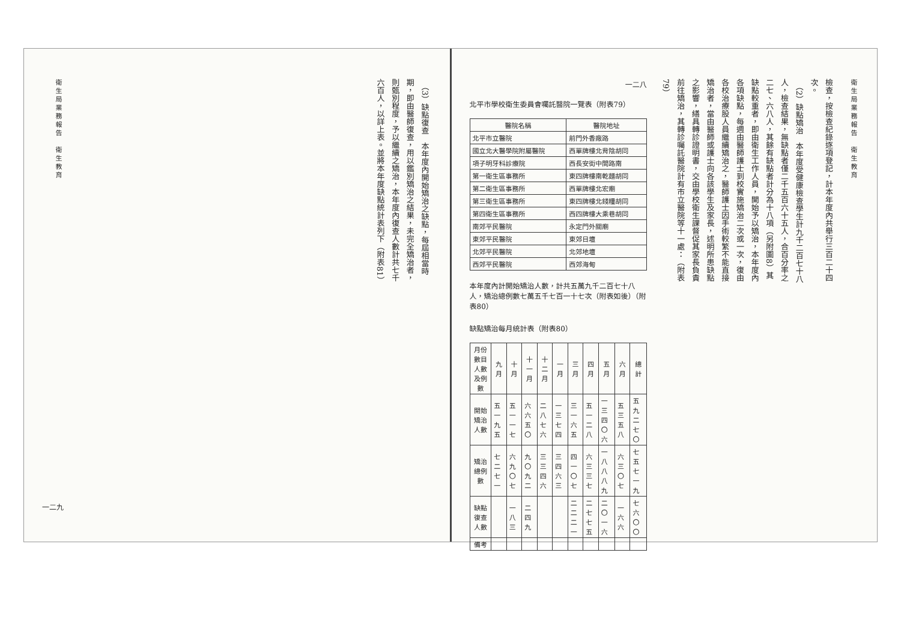衛生局業務報告　衛生教育
檢查，按檢查紀錄逐項登記，計本年度內共舉行三百二十四次。
　（2）缺點矯治　本年度受健康檢查學生計九千二百七十八人，檢查結果，無缺點者僅二千五百六十五人，合百分率之二七、六八人，其餘有缺點者計分為十八項（另附圖8）其缺點較重者，即由衛生工作人員，開始予以矯治，本年度內各項缺點，每週由醫師護士到校實施矯治二次或一次，復由各校治療股人員繼續矯治之，醫師護士因手術較繁不能直接矯治者，當由醫師或護士向各該學生及家長，述明所患缺點之影響，繕具轉診證明書，交由學校衛生課督促其家長負責前往矯治，其轉診囑託醫院計有市立醫院等十一處：（附表79）
一二八
北平市學校衛生委員會囑託醫院一覽表（附表79）
| 醫院名稱 | 醫院地址 |
| --- | --- |
| 北平市立醫院 | 前門外香廠路 |
| 國立北大醫學院附屬醫院 | 西單牌樓北背陰胡同 |
| 項子明牙科診療院 | 西長安街中間路南 |
| 第一衛生區事務所 | 東四牌樓南乾麵胡同 |
| 第二衛生區事務所 | 西單牌樓北宏廟 |
| 第三衛生區事務所 | 東四牌樓北錢糧胡同 |
| 第四衛生區事務所 | 西四牌樓大乘巷胡同 |
| 南郊平民醫院 | 永定門外關廟 |
| 東郊平民醫院 | 東郊日壇 |
| 北郊平民醫院 | 北郊地壇 |
| 西郊平民醫院 | 西郊海甸 |
本年度內計開始矯治人數，計共五萬九千二百七十八人，矯治總例數七萬五千七百一十七次（附表如後）（附表80）
缺點矯治每月統計表（附表80）
| 月份 數目 人數及例數 | 九月 | 十月 | 十一月 | 十二月 | 一月 | 三月 | 四月 | 五月 | 六月 | 總計 |
| --- | --- | --- | --- | --- | --- | --- | --- | --- | --- | --- |
| 開始矯治人數 | 五一九五 | 五一一七 | 六六五〇 | 二八七六 | 一三七四 | 三一六五 | 五一二八 | 一三四〇六 | 五三五八 | 五九二七〇 |
| 矯治總例數 | 七二七一 | 六九〇七 | 九〇九二 | 三三四六 | 三四六三 | 四一〇七 | 六三三七 | 一八八八九 | 六三〇七 | 七五七一九 |
| 缺點復查人數 | | 一八三 | 二四九 | | | 二二二一 | 二七七五 | 二〇一六 | 一六六 | 七六〇〇 |
| 備考 | | | | | | | | | | |
　（3）缺點復查　本年度內開始矯治之缺點，每屆相當時期，即由醫師復查，用以鑑別矯治之結果，未完全矯治者，則甄別程度，予以繼續之矯治，本年度內復查人數計共七千六百人，以詳上表。並將本年度缺點統計表列下（附表81）
衛生局業務報告　衛生教育
一二九